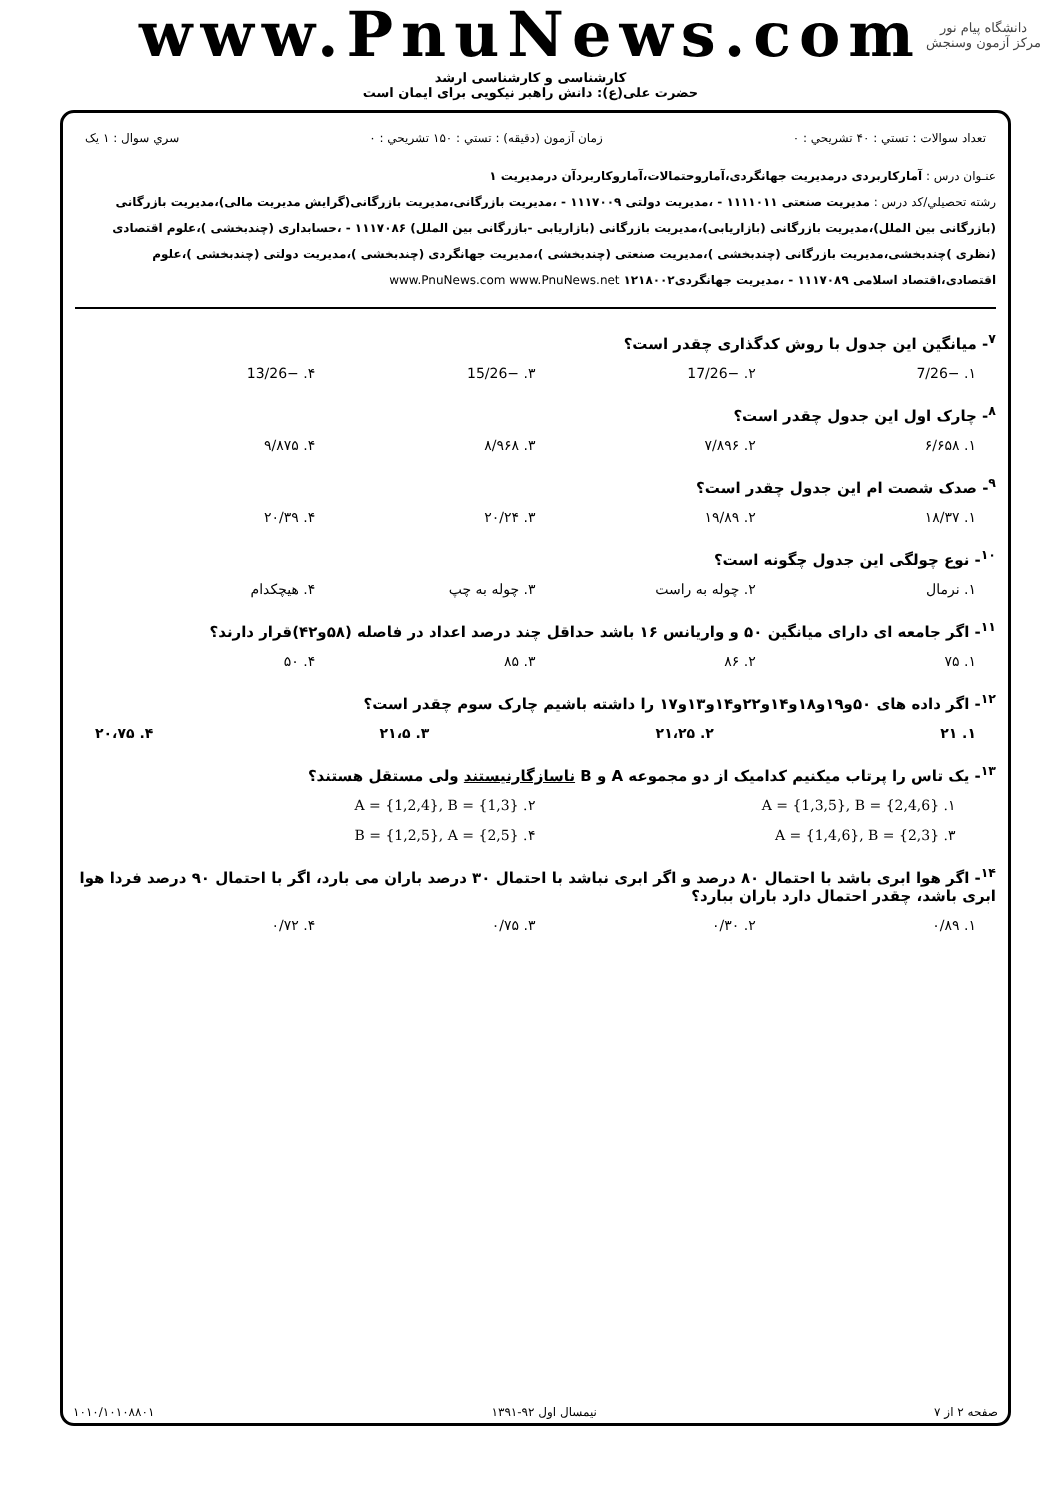www.PnuNews.com
دانشگاه پیام نور
مرکز آزمون وسنجش
کارشناسی و کارشناسی ارشد
حضرت علی(ع): دانش راهبر نیکویی برای ایمان است
تعداد سوالات : تستي : ۴۰ تشريحي : ۰ زمان آزمون (دقيقه) : تستي : ۱۵۰ تشريحي : ۰ سري سوال : ۱ يک
عنـوان درس : آمارکاربردی درمدیریت جهانگردی،آماروحتمالات،آماروکاربردآن درمدیریت ۱
رشته تحصيلي/کد درس : مدیریت صنعتی ۱۱۱۱۰۱۱ - ،مدیریت دولتی ۱۱۱۷۰۰۹ - ،مدیریت بازرگانی،مدیریت بازرگانی(گرایش مدیریت مالی)،مدیریت بازرگانی (بازرگانی بین الملل)،مدیریت بازرگانی (بازاریابی)،مدیریت بازرگانی (بازاریابی -بازرگانی بین الملل) ۱۱۱۷۰۸۶ - ،حسابداری (چندبخشی )،علوم اقتصادی (نظری )چندبخشی،مدیریت بازرگانی (چندبخشی )،مدیریت صنعتی (چندبخشی )،مدیریت جهانگردی (چندبخشی )،مدیریت دولتی (چندبخشی )،علوم اقتصادی،اقتصاد اسلامی ۱۱۱۷۰۸۹ - ،مدیریت جهانگردی۱۲۱۸۰۰۲ www.PnuNews.com www.PnuNews.net
<sup>۷</sup>- میانگین این جدول با روش کدگذاری چقدر است؟
۱. −7/26 ۲. −17/26 ۳. −15/26 ۴. −13/26
<sup>۸</sup>- چارک اول این جدول چقدر است؟
۱. ۶/۶۵۸ ۲. ۷/۸۹۶ ۳. ۸/۹۶۸ ۴. ۹/۸۷۵
<sup>۹</sup>- صدک شصت ام این جدول چقدر است؟
۱. ۱۸/۳۷ ۲. ۱۹/۸۹ ۳. ۲۰/۲۴ ۴. ۲۰/۳۹
<sup>۱۰</sup>- نوع چولگی این جدول چگونه است؟
۱. نرمال ۲. چوله به راست ۳. چوله به چپ ۴. هیچکدام
<sup>۱۱</sup>- اگر جامعه ای دارای میانگین ۵۰ و واریانس ۱۶ باشد حداقل چند درصد اعداد در فاصله (۵۸و۴۲)قرار دارند؟
۱. ۷۵ ۲. ۸۶ ۳. ۸۵ ۴. ۵۰
<sup>۱۲</sup>- اگر داده های ۵۰و۱۹و۱۸و۱۴و۲۲و۱۴و۱۳و۱۷ را داشته باشیم چارک سوم چقدر است؟
۱. ۲۱ ۲. ۲۱،۲۵ ۳. ۲۱،۵ ۴. ۲۰،۷۵
<sup>۱۳</sup>- یک تاس را پرتاب میکنیم کدامیک از دو مجموعه A و B ناسازگارنیستند ولی مستقل هستند؟
۱. A = {1,3,5}, B = {2,4,6} ۲. A = {1,2,4}, B = {1,3} ۳. A = {1,4,6}, B = {2,3} ۴. B = {1,2,5}, A = {2,5}
<sup>۱۴</sup>- اگر هوا ابری باشد با احتمال ۸۰ درصد و اگر ابری نباشد با احتمال ۳۰ درصد باران می بارد، اگر با احتمال ۹۰ درصد فردا هوا ابری باشد، چقدر احتمال دارد باران ببارد؟
۱. ۰/۸۹ ۲. ۰/۳۰ ۳. ۰/۷۵ ۴. ۰/۷۲
صفحه ۲ از ۷ نیمسال اول ۹۲-۱۳۹۱ ۱۰۱۰/۱۰۱۰۸۸۰۱